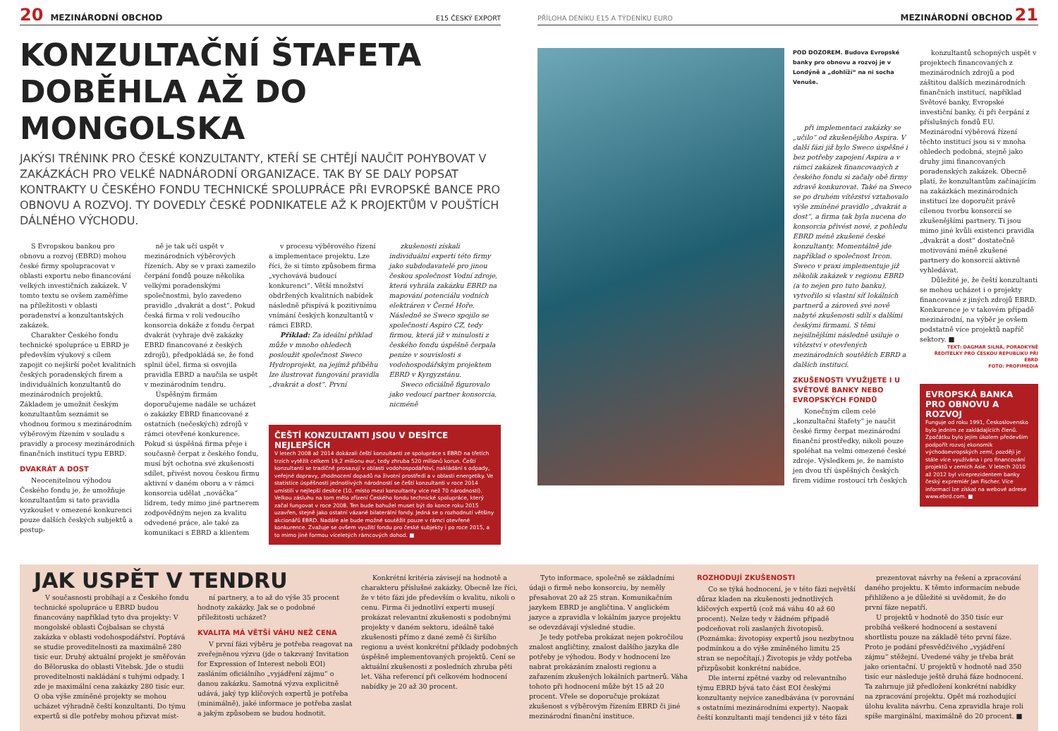20 MEZINÁRODNÍ OBCHOD E15 ČESKÝ EXPORT
KONZULTAČNÍ ŠTAFETA DOBĚHLA AŽ DO MONGOLSKA
JAKÝSI TRÉNINK PRO ČESKÉ KONZULTANTY, KTEŘÍ SE CHTĚJÍ NAUČIT POHYBOVAT V ZAKÁZKÁCH PRO VELKÉ NADNÁRODNÍ ORGANIZACE. TAK BY SE DALY POPSAT KONTRAKTY U ČESKÉHO FONDU TECHNICKÉ SPOLUPRÁCE PŘI EVROPSKÉ BANCE PRO OBNOVU A ROZVOJ. TY DOVEDLY ČESKÉ PODNIKATELE AŽ K PROJEKTŮM V POUŠTÍCH DÁLNÉHO VÝCHODU.
S Evropskou bankou pro obnovu a rozvoj (EBRD) mohou české firmy spolupracovat v oblasti exportu nebo financování velkých investičních zakázek. V tomto textu se ovšem zaměříme na příležitosti v oblasti poradenství a konzultantských zakázek.
Charakter Českého fondu technické spolupráce u EBRD je především výukový s cílem zapojit co nejširší počet kvalitních českých poradenských firem a individuálních konzultantů do mezinárodních projektů. Základem je umožnit českým konzultantům seznámit se vhodnou formou s mezinárodním výběrovým řízením v souladu s pravidly a procesy mezinárodních finančních institucí typu EBRD.
DVAKRÁT A DOST
Neocenitelnou výhodou Českého fondu je, že umožňuje konzultantům si tato pravidla vyzkoušet v omezené konkurenci pouze dalších českých subjektů a postup-
ně je tak učí uspět v mezinárodních výběrových řízeních. Aby se v praxi zamezilo čerpání fondů pouze několika velkými poradenskými společnostmi, bylo zavedeno pravidlo „dvakrát a dost“. Pokud česká firma v roli vedoucího konsorcia dokáže z fondu čerpat dvakrát (vyhraje dvě zakázky EBRD financované z českých zdrojů), předpokládá se, že fond splnil účel, firma si osvojila pravidla EBRD a naučila se uspět v mezinárodním tendru.
Úspěšným firmám doporučujeme nadále se ucházet o zakázky EBRD financované z ostatních (nečeských) zdrojů v rámci otevřené konkurence. Pokud si úspěšná firma přeje i současně čerpat z českého fondu, musí být ochotna své zkušenosti sdílet, přivést novou českou firmu aktivní v daném oboru a v rámci konsorcia udělat „nováčka“ lídrem, tedy mimo jiné partnerem zodpovědným nejen za kvalitu odvedené práce, ale také za komunikaci s EBRD a klientem
v procesu výběrového řízení a implementace projektu. Lze říci, že si tímto způsobem firma „vychovává budoucí konkurenci“. Větší množství obdržených kvalitních nabídek následně přispívá k pozitivnímu vnímání českých konzultantů v rámci EBRD.
Příklad: Za ideální příklad může v mnoho ohledech posloužit společnost Sweco Hydroprojekt, na jejímž příběhu lze ilustrovat fungování pravidla „dvakrát a dost“. První
zkušenosti získali individuální experti této firmy jako subdodavatelé pro jinou českou společnost Vodní zdroje, která vyhrála zakázku EBRD na mapování potenciálu vodních elektráren v Černé Hoře. Následně se Sweco spojilo se společností Aspiro CZ, tedy firmou, která již v minulosti z českého fondu úspěšně čerpala peníze v souvislosti s vodohospodářským projektem EBRD v Kyrgyzstánu.
Sweco oficiálně figurovalo jako vedoucí partner konsorcia, nicméně
ČEŠTÍ KONZULTANTI JSOU V DESÍTCE NEJLEPŠÍCH
V letech 2008 až 2014 dokázali čeští konzultanti ze spolupráce s EBRD na třetích trzích vytěžit celkem 19,2 milionu eur, tedy zhruba 520 milionů korun. Čeští konzultanti se tradičně prosazují v oblasti vodohospodářství, nakládání s odpady, veřejné dopravy, zhodnocení dopadů na životní prostředí a v oblasti energetiky. Ve statistice úspěšnosti jednotlivých národností se čeští konzultanti v roce 2014 umístili v nejlepší desítce (10. místo mezi konzultanty více než 70 národností). Velkou zásluhu na tom mělo zřízení Českého fondu technické spolupráce, který začal fungovat v roce 2008. Ten bude bohužel muset být do konce roku 2015 uzavřen, stejně jako ostatní vázané bilaterální fondy. Jedná se o rozhodnutí většiny akcionářů EBRD. Nadále ale bude možné soutěžit pouze v rámci otevřené konkurence. Zvažuje se ovšem využití fondu pro české subjekty i po roce 2015, a to mimo jiné formou víceletých rámcových dohod. ■
PŘÍLOHA DENÍKU E15 A TÝDENÍKU EURO MEZINÁRODNÍ OBCHOD 21
POD DOZOREM. Budova Evropské banky pro obnovu a rozvoj je v Londýně a „dohlíží“ na ni socha Venuše.
při implementaci zakázky se „učilo“ od zkušenějšího Aspira. V další fázi již bylo Sweco úspěšné i bez potřeby zapojení Aspira a v rámci zakázek financovaných z českého fondu si začaly obě firmy zdravě konkurovat. Také na Sweco se po druhém vítězství vztahovalo výše zmíněné pravidlo „dvakrát a dost“, a firma tak byla nucena do konsorcia přivést nové, z pohledu EBRD méně zkušené české konzultanty. Momentálně jde například o společnost Ircon. Sweco v praxi implementuje již několik zakázek v regionu EBRD (a to nejen pro tuto banku), vytvořilo si vlastní síť lokálních partnerů a zároveň své nově nabyté zkušenosti sdílí s dalšími českými firmami. S těmi nejsilnějšími následně usiluje o vítězství v otevřených mezinárodních soutěžích EBRD a dalších institucí.
ZKUŠENOSTI VYUŽIJETE I U SVĚTOVÉ BANKY NEBO EVROPSKÝCH FONDŮ
Konečným cílem celé „konzultační štafety“ je naučit české firmy čerpat mezinárodní finanční prostředky, nikoli pouze spoléhat na velmi omezené české zdroje. Výsledkem je, že namísto jen dvou tří úspěšných českých firem vidíme rostoucí trh českých
konzultantů schopných uspět v projektech financovaných z mezinárodních zdrojů a pod záštitou dalších mezinárodních finančních institucí, například Světové banky, Evropské investiční banky, či při čerpání z příslušných fondů EU. Mezinárodní výběrová řízení těchto institucí jsou si v mnoha ohledech podobná, stejně jako druhy jimi financovaných poradenských zakázek. Obecně platí, že konzultantům začínajícím na zakázkách mezinárodních institucí lze doporučit právě cílenou tvorbu konsorcií se zkušenějšími partnery. Ti jsou mimo jiné kvůli existenci pravidla „dvakrát a dost“ dostatečně motivováni méně zkušené partnery do konsorcií aktivně vyhledávat.
Důležité je, že čeští konzultanti se mohou ucházet i o projekty financované z jiných zdrojů EBRD. Konkurence je v takovém případě mezinárodní, na výběr je ovšem podstatně více projektů napříč sektory. ■
TEXT: DAGMAR SILNÁ, PORADKYNĚ ŘEDITELKY PRO ČESKOU REPUBLIKU PŘI EBRD
FOTO: PROFIMEDIA
EVROPSKÁ BANKA PRO OBNOVU A ROZVOJ
Funguje od roku 1991, Československo bylo jedním ze zakládajících členů. Zpočátku bylo jejím úkolem především podpořit rozvoj ekonomik východoevropských zemí, později je stále více využívána i pro financování projektů v zemích Asie. V letech 2010 až 2012 byl viceprezidentem banky český expremiér Jan Fischer. Více informací lze získat na webové adrese www.ebrd.com. ■
JAK USPĚT V TENDRU
V současnosti probíhají a z Českého fondu technické spolupráce u EBRD budou financovány například tyto dva projekty: V mongolské oblasti Čojbalsan se chystá zakázka v oblasti vodohospodářství. Poptává se studie proveditelnosti za maximálně 280 tisíc eur. Druhý aktuální projekt je směřován do Běloruska do oblasti Vitebsk. Jde o studii proveditelnosti nakládání s tuhými odpady. I zde je maximální cena zakázky 280 tisíc eur. O oba výše zmíněné projekty se mohou ucházet výhradně čeští konzultanti. Do týmu expertů si dle potřeby mohou přizvat míst-
ní partnery, a to až do výše 35 procent hodnoty zakázky. Jak se o podobné příležitosti ucházet?
KVALITA MÁ VĚTŠÍ VÁHU NEŽ CENA
V první fázi výběru je potřeba reagovat na zveřejněnou výzvu (jde o takzvaný Invitation for Expression of Interest neboli EOI) zasláním oficiálního „vyjádření zájmu“ o danou zakázku. Samotná výzva explicitně udává, jaký typ klíčových expertů je potřeba (minimálně), jaké informace je potřeba zaslat a jakým způsobem se budou hodnotit.
Konkrétní kritéria závisejí na hodnotě a charakteru příslušné zakázky. Obecně lze říci, že v této fázi jde především o kvalitu, nikoli o cenu. Firma či jednotliví experti musejí prokázat relevantní zkušenosti s podobnými projekty v daném sektoru, ideálně také zkušenosti přímo z dané země či širšího regionu a uvést konkrétní příklady podobných úspěšně implementovaných projektů. Cení se aktuální zkušenosti z posledních zhruba pěti let. Váha referencí při celkovém hodnocení nabídky je 20 až 30 procent.
Tyto informace, společně se základními údaji o firmě nebo konsorciu, by neměly přesahovat 20 až 25 stran. Komunikačním jazykem EBRD je angličtina. V anglickém jazyce a zpravidla v lokálním jazyce projektu se odevzdávají výsledné studie.
Je tedy potřeba prokázat nejen pokročilou znalost angličtiny, znalost dalšího jazyka dle potřeby je výhodou. Body v hodnocení lze nabrat prokázáním znalosti regionu a zařazením zkušených lokálních partnerů. Váha tohoto při hodnocení může být 15 až 20 procent. Vřele se doporučuje prokázat zkušenost s výběrovým řízením EBRD či jiné mezinárodní finanční instituce.
ROZHODUJÍ ZKUŠENOSTI
Co se týká hodnocení, je v této fázi největší důraz kladen na zkušenosti jednotlivých klíčových expertů (což má váhu 40 až 60 procent). Nelze tedy v žádném případě podceňovat roli zaslaných životopisů. (Poznámka: životopisy expertů jsou nezbytnou podmínkou a do výše zmíněného limitu 25 stran se nepočítají.) Životopis je vždy potřeba přizpůsobit konkrétní nabídce.
Dle interní zpětné vazby od relevantního týmu EBRD bývá tato část EOI českými konzultanty nejvíce zanedbávána (v porovnání s ostatními mezinárodními experty). Naopak čeští konzultanti mají tendenci již v této fázi
prezentovat návrhy na řešení a zpracování daného projektu. K těmto informacím nebude přihlíženo a je důležité si uvědomit, že do první fáze nepatří.
U projektů v hodnotě do 350 tisíc eur probíhá veškeré hodnocení a sestavení shortlistu pouze na základě této první fáze. Proto je podání přesvědčivého „vyjádření zájmu“ stěžejní. Uvedené váhy je třeba brát jako orientační. U projektů v hodnotě nad 350 tisíc eur následuje ještě druhá fáze hodnocení. Ta zahrnuje již předložení konkrétní nabídky na zpracování projektu. Opět má rozhodující úlohu kvalita návrhu. Cena zpravidla hraje roli spíše marginální, maximálně do 20 procent. ■